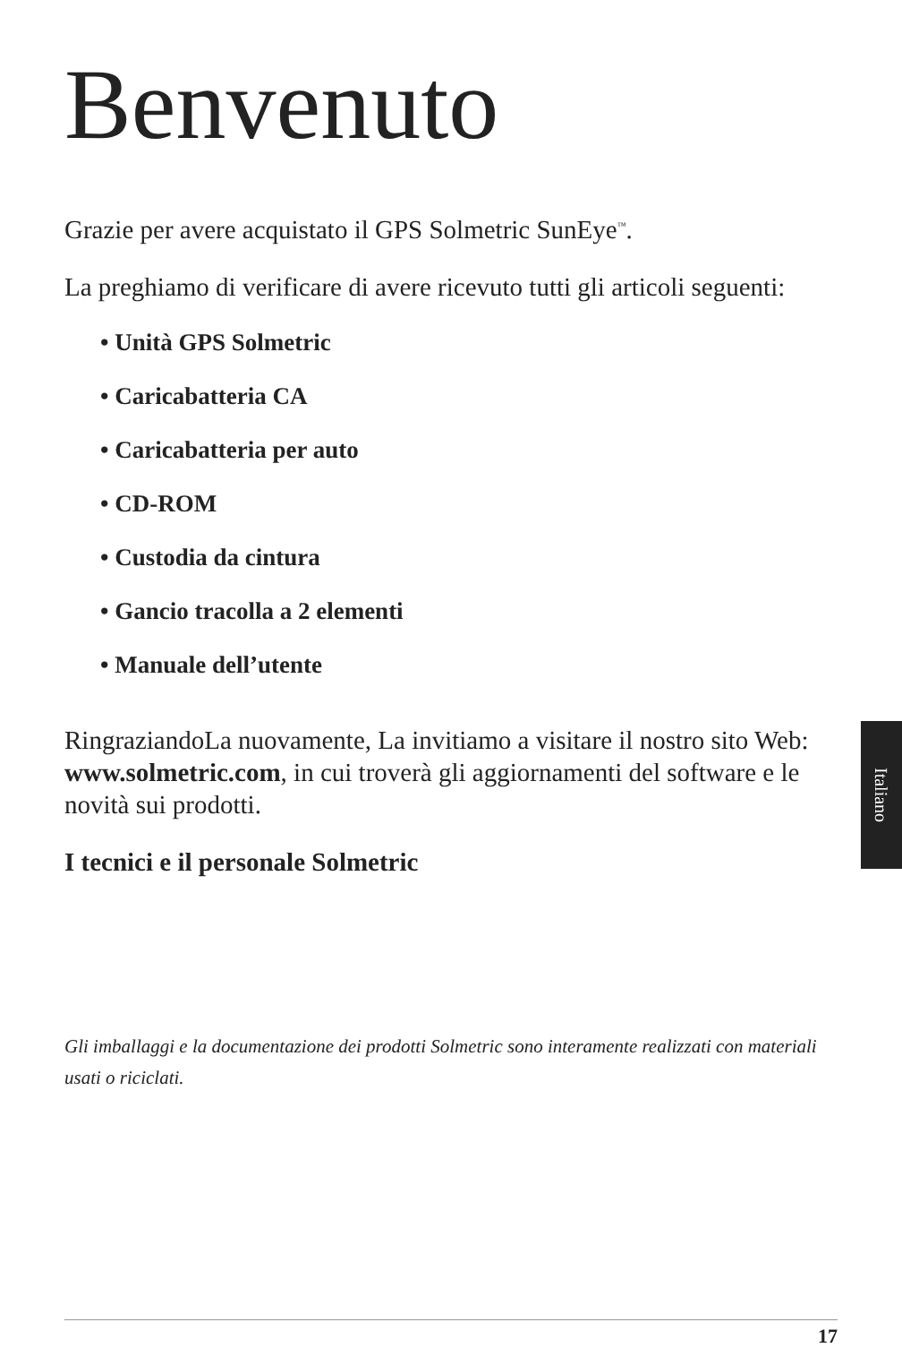Benvenuto
Grazie per avere acquistato il GPS Solmetric SunEye<sup>™</sup>.
La preghiamo di verificare di avere ricevuto tutti gli articoli seguenti:
• Unità GPS Solmetric
• Caricabatteria CA
• Caricabatteria per auto
• CD-ROM
• Custodia da cintura
• Gancio tracolla a 2 elementi
• Manuale dell’utente
RingraziandoLa nuovamente, La invitiamo a visitare il nostro sito Web: www.solmetric.com, in cui troverà gli aggiornamenti del software e le novità sui prodotti.
I tecnici e il personale Solmetric
Gli imballaggi e la documentazione dei prodotti Solmetric sono interamente realizzati con materiali usati o riciclati.
Italiano
17